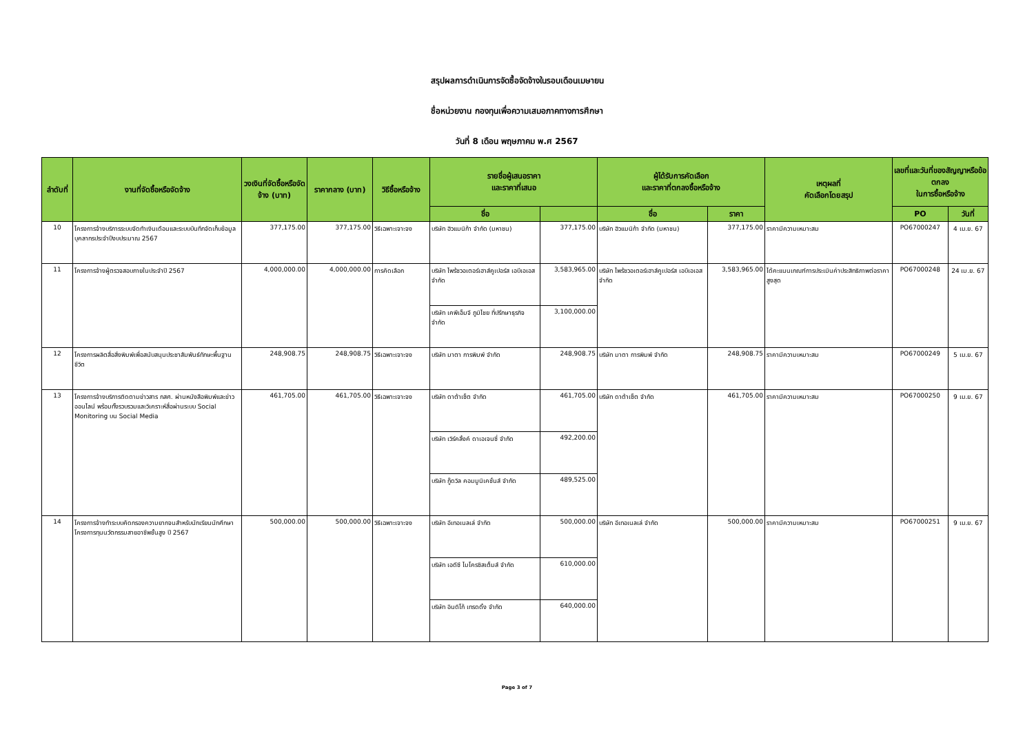สรุปผลการดำเนินการจัดซื้อจัดจ้างในรอบเดือนเมษายน
ชื่อหน่วยงาน กองทุนเพื่อความเสมอภาคทางการศึกษา
วันที่ 8 เดือน พฤษภาคม พ.ศ 2567
| ลำดับที่ | งานที่จัดซื้อหรือจัดจ้าง | วงเงินที่จัดซื้อหรือจัดจ้าง (บาท) | ราคากลาง (บาท) | วิธีซื้อหรือจ้าง | รายชื่อผู้เสนอราคา และราคาที่เสนอ | | ผู้ได้รับการคัดเลือก และราคาที่ตกลงซื้อหรือจ้าง | | เหตุผลที่ คัดเลือกโดยสรุป | เลขที่และวันที่ของสัญญาหรือข้อตกลง ในการซื้อหรือจ้าง | |
| --- | --- | --- | --- | --- | --- | --- | --- | --- | --- | --- | --- |
| | | | | | ชื่อ | | ชื่อ | ราคา | | PO | วันที่ |
| 10 | โครงการจ้างบริการระบบจัดทำเงินเดือนและระบบบันทึกจัดเก็บข้อมูลบุคลากรประจำปีงบประมาณ 2567 | 377,175.00 | 377,175.00 | วิธีเฉพาะเจาะจง | บริษัท ฮิวแมนิก้า จำกัด (มหาชน) | 377,175.00 | บริษัท ฮิวแมนิก้า จำกัด (มหาชน) | 377,175.00 | ราคามีความเหมาะสม | PO67000247 | 4 เม.ย. 67 |
| 11 | โครงการจ้างผู้ตรวจสอบภายในประจำปี 2567 | 4,000,000.00 | 4,000,000.00 | การคัดเลือก | บริษัท ไพร้ซวอเตอร์เฮาส์คูเปอร์ส เอบีเอเอส จำกัด | 3,583,965.00 | บริษัท ไพร้ซวอเตอร์เฮาส์คูเปอร์ส เอบีเอเอส จำกัด | 3,583,965.00 | ได้คะแนนเกณฑ์การประเมินค่าประสิทธิภาพต่อราคาสูงสุด | PO67000248 | 24 เม.ย. 67 |
| | | | | | บริษัท เคพีเอ็มจี ภูมิไชย ที่ปรึกษาธุรกิจ จำกัด | 3,100,000.00 | | | | | |
| 12 | โครงการผลิตสื่อสิ่งพิมพ์เพื่อสนับสนุนประชาสัมพันธ์ทักษะพื้นฐานชีวิต | 248,908.75 | 248,908.75 | วิธีเฉพาะเจาะจง | บริษัท มาตา การพิมพ์ จำกัด | 248,908.75 | บริษัท มาตา การพิมพ์ จำกัด | 248,908.75 | ราคามีความเหมาะสม | PO67000249 | 5 เม.ย. 67 |
| 13 | โครงการจ้างบริการติดตามข่าวสาร กสศ. ผ่านหนังสือพิมพ์และข่าวออนไลน์ พร้อมทั้งรวบรวมและวิเคราะห์สื่อผ่านระบบ Social Monitoring บน Social Media | 461,705.00 | 461,705.00 | วิธีเฉพาะเจาะจง | บริษัท ดาต้าเซ็ต จำกัด | 461,705.00 | บริษัท ดาต้าเซ็ต จำกัด | 461,705.00 | ราคามีความเหมาะสม | PO67000250 | 9 เม.ย. 67 |
| | | | | | บริษัท เวิร์คลิ้งค์ ดาเอเจนซี่ จำกัด | 492,200.00 | | | | | |
| | | | | | บริษัท กู๊ดวิล คอมมูนิเคชั่นส์ จำกัด | 489,525.00 | | | | | |
| 14 | โครงการจ้างทำระบบคัดกรองความยากจนสำหรับนักเรียนนักศึกษาโครงการทุนนวัตกรรมสายอาชีพชั้นสูง ปี 2567 | 500,000.00 | 500,000.00 | วิธีเฉพาะเจาะจง | บริษัท อีเทอเนลเล่ จำกัด | 500,000.00 | บริษัท อีเทอเนลเล่ จำกัด | 500,000.00 | ราคามีความเหมาะสม | PO67000251 | 9 เม.ย. 67 |
| | | | | | บริษัท เอดีซี ไมโครซิสเต็มส์ จำกัด | 610,000.00 | | | | | |
| | | | | | บริษัท อินดิโก้ เทรดดิ้ง จำกัด | 640,000.00 | | | | | |
Page 3 of 7